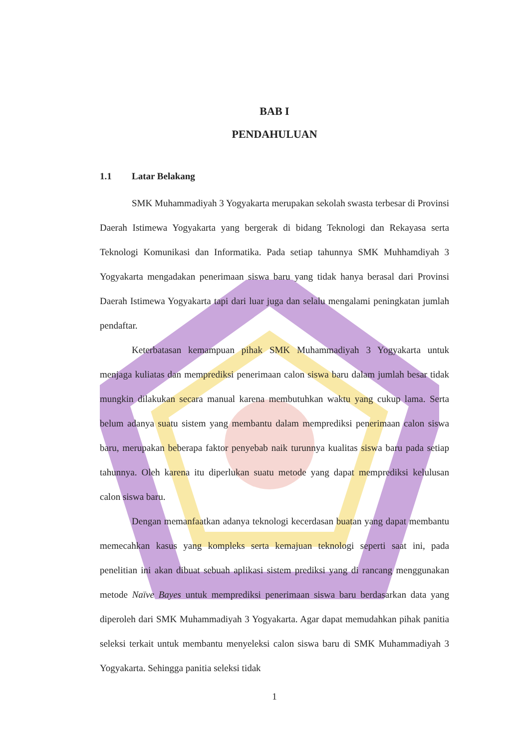BAB I
PENDAHULUAN
1.1 Latar Belakang
SMK Muhammadiyah 3 Yogyakarta merupakan sekolah swasta terbesar di Provinsi Daerah Istimewa Yogyakarta yang bergerak di bidang Teknologi dan Rekayasa serta Teknologi Komunikasi dan Informatika. Pada setiap tahunnya SMK Muhhamdiyah 3 Yogyakarta mengadakan penerimaan siswa baru yang tidak hanya berasal dari Provinsi Daerah Istimewa Yogyakarta tapi dari luar juga dan selalu mengalami peningkatan jumlah pendaftar.
Keterbatasan kemampuan pihak SMK Muhammadiyah 3 Yogyakarta untuk menjaga kuliatas dan memprediksi penerimaan calon siswa baru dalam jumlah besar tidak mungkin dilakukan secara manual karena membutuhkan waktu yang cukup lama. Serta belum adanya suatu sistem yang membantu dalam memprediksi penerimaan calon siswa baru, merupakan beberapa faktor penyebab naik turunnya kualitas siswa baru pada setiap tahunnya. Oleh karena itu diperlukan suatu metode yang dapat memprediksi kelulusan calon siswa baru.
Dengan memanfaatkan adanya teknologi kecerdasan buatan yang dapat membantu memecahkan kasus yang kompleks serta kemajuan teknologi seperti saat ini, pada penelitian ini akan dibuat sebuah aplikasi sistem prediksi yang di rancang menggunakan metode Naïve Bayes untuk memprediksi penerimaan siswa baru berdasarkan data yang diperoleh dari SMK Muhammadiyah 3 Yogyakarta. Agar dapat memudahkan pihak panitia seleksi terkait untuk membantu menyeleksi calon siswa baru di SMK Muhammadiyah 3 Yogyakarta. Sehingga panitia seleksi tidak
1